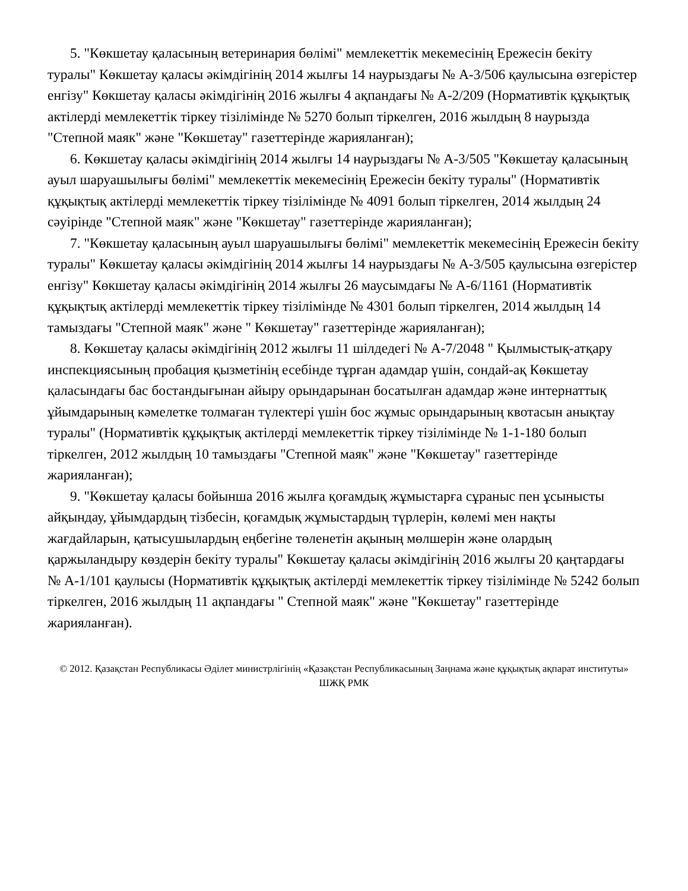5. "Көкшетау қаласының ветеринария бөлімі" мемлекеттік мекемесінің Ережесін бекіту туралы" Көкшетау қаласы әкімдігінің 2014 жылғы 14 наурыздағы № А-3/506 қаулысына өзгерістер енгізу" Көкшетау қаласы әкімдігінің 2016 жылғы 4 ақпандағы № А-2/209 (Нормативтік құқықтық актілерді мемлекеттік тіркеу тізілімінде № 5270 болып тіркелген, 2016 жылдың 8 наурызда "Степной маяк" және "Көкшетау" газеттерінде жарияланған);
6. Көкшетау қаласы әкімдігінің 2014 жылғы 14 наурыздағы № А-3/505 "Көкшетау қаласының ауыл шаруашылығы бөлімі" мемлекеттік мекемесінің Ережесін бекіту туралы" (Нормативтік құқықтық актілерді мемлекеттік тіркеу тізілімінде № 4091 болып тіркелген, 2014 жылдың 24 сәуірінде "Степной маяк" және "Көкшетау" газеттерінде жарияланған);
7. "Көкшетау қаласының ауыл шаруашылығы бөлімі" мемлекеттік мекемесінің Ережесін бекіту туралы" Көкшетау қаласы әкімдігінің 2014 жылғы 14 наурыздағы № А-3/505 қаулысына өзгерістер енгізу" Көкшетау қаласы әкімдігінің 2014 жылғы 26 маусымдағы № А-6/1161 (Нормативтік құқықтық актілерді мемлекеттік тіркеу тізілімінде № 4301 болып тіркелген, 2014 жылдың 14 тамыздағы "Степной маяк" және " Көкшетау" газеттерінде жарияланған);
8. Көкшетау қаласы әкімдігінің 2012 жылғы 11 шілдедегі № А-7/2048 " Қылмыстық-атқару инспекциясының пробация қызметінің есебінде тұрған адамдар үшін, сондай-ақ Көкшетау қаласындағы бас бостандығынан айыру орындарынан босатылған адамдар және интернаттық ұйымдарының кәмелетке толмаған түлектері үшін бос жұмыс орындарының квотасын анықтау туралы" (Нормативтік құқықтық актілерді мемлекеттік тіркеу тізілімінде № 1-1-180 болып тіркелген, 2012 жылдың 10 тамыздағы "Степной маяк" және "Көкшетау" газеттерінде жарияланған);
9. "Көкшетау қаласы бойынша 2016 жылға қоғамдық жұмыстарға сұраныс пен ұсынысты айқындау, ұйымдардың тізбесін, қоғамдық жұмыстардың түрлерін, көлемі мен нақты жағдайларын, қатысушылардың еңбегіне төленетін ақының мөлшерін және олардың қаржыландыру көздерін бекіту туралы" Көкшетау қаласы әкімдігінің 2016 жылғы 20 қаңтардағы № А-1/101 қаулысы (Нормативтік құқықтық актілерді мемлекеттік тіркеу тізілімінде № 5242 болып тіркелген, 2016 жылдың 11 ақпандағы " Степной маяк" және "Көкшетау" газеттерінде жарияланған).
© 2012. Қазақстан Республикасы Әділет министрлігінің «Қазақстан Республикасының Заңнама және құқықтық ақпарат институты» ШЖҚ РМК